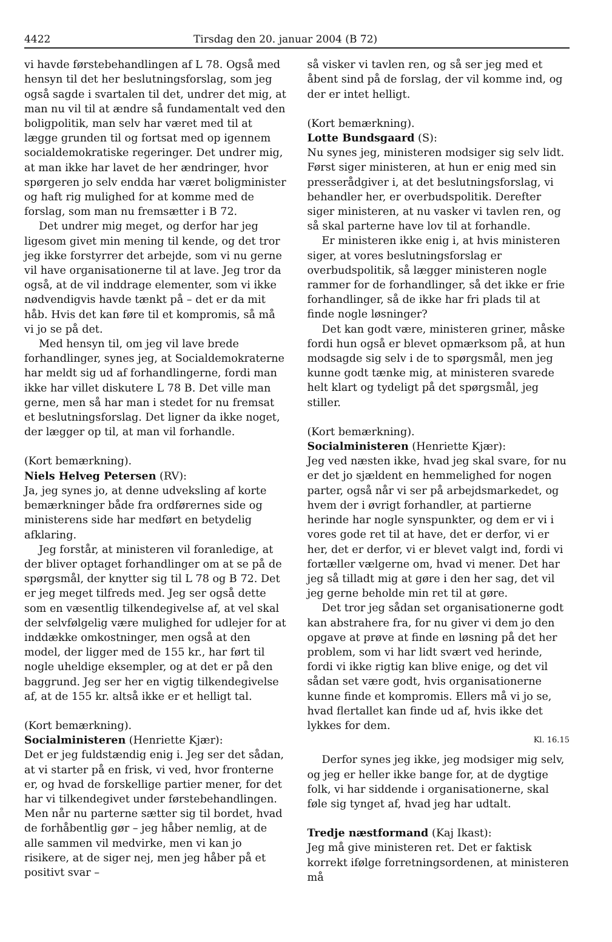4422 Tirsdag den 20. januar 2004 (B 72)
vi havde førstebehandlingen af L 78. Også med hensyn til det her beslutningsforslag, som jeg også sagde i svartalen til det, undrer det mig, at man nu vil til at ændre så fundamentalt ved den boligpolitik, man selv har været med til at lægge grunden til og fortsat med op igennem socialdemokratiske regeringer. Det undrer mig, at man ikke har lavet de her ændringer, hvor spørgeren jo selv endda har været boligminister og haft rig mulighed for at komme med de forslag, som man nu fremsætter i B 72.
Det undrer mig meget, og derfor har jeg ligesom givet min mening til kende, og det tror jeg ikke forstyrrer det arbejde, som vi nu gerne vil have organisationerne til at lave. Jeg tror da også, at de vil inddrage elementer, som vi ikke nødvendigvis havde tænkt på – det er da mit håb. Hvis det kan føre til et kompromis, så må vi jo se på det.
Med hensyn til, om jeg vil lave brede forhandlinger, synes jeg, at Socialdemokraterne har meldt sig ud af forhandlingerne, fordi man ikke har villet diskutere L 78 B. Det ville man gerne, men så har man i stedet for nu fremsat et beslutningsforslag. Det ligner da ikke noget, der lægger op til, at man vil forhandle.
(Kort bemærkning).
Niels Helveg Petersen (RV):
Ja, jeg synes jo, at denne udveksling af korte bemærkninger både fra ordførernes side og ministerens side har medført en betydelig afklaring.
Jeg forstår, at ministeren vil foranledige, at der bliver optaget forhandlinger om at se på de spørgsmål, der knytter sig til L 78 og B 72. Det er jeg meget tilfreds med. Jeg ser også dette som en væsentlig tilkendegivelse af, at vel skal der selvfølgelig være mulighed for udlejer for at inddække omkostninger, men også at den model, der ligger med de 155 kr., har ført til nogle uheldige eksempler, og at det er på den baggrund. Jeg ser her en vigtig tilkendegivelse af, at de 155 kr. altså ikke er et helligt tal.
(Kort bemærkning).
Socialministeren (Henriette Kjær):
Det er jeg fuldstændig enig i. Jeg ser det sådan, at vi starter på en frisk, vi ved, hvor fronterne er, og hvad de forskellige partier mener, for det har vi tilkendegivet under førstebehandlingen. Men når nu parterne sætter sig til bordet, hvad de forhåbentlig gør – jeg håber nemlig, at de alle sammen vil medvirke, men vi kan jo risikere, at de siger nej, men jeg håber på et positivt svar –
så visker vi tavlen ren, og så ser jeg med et åbent sind på de forslag, der vil komme ind, og der er intet helligt.
(Kort bemærkning).
Lotte Bundsgaard (S):
Nu synes jeg, ministeren modsiger sig selv lidt. Først siger ministeren, at hun er enig med sin presserådgiver i, at det beslutningsforslag, vi behandler her, er overbudspolitik. Derefter siger ministeren, at nu vasker vi tavlen ren, og så skal parterne have lov til at forhandle.
Er ministeren ikke enig i, at hvis ministeren siger, at vores beslutningsforslag er overbudspolitik, så lægger ministeren nogle rammer for de forhandlinger, så det ikke er frie forhandlinger, så de ikke har fri plads til at finde nogle løsninger?
Det kan godt være, ministeren griner, måske fordi hun også er blevet opmærksom på, at hun modsagde sig selv i de to spørgsmål, men jeg kunne godt tænke mig, at ministeren svarede helt klart og tydeligt på det spørgsmål, jeg stiller.
(Kort bemærkning).
Socialministeren (Henriette Kjær):
Jeg ved næsten ikke, hvad jeg skal svare, for nu er det jo sjældent en hemmelighed for nogen parter, også når vi ser på arbejdsmarkedet, og hvem der i øvrigt forhandler, at partierne herinde har nogle synspunkter, og dem er vi i vores gode ret til at have, det er derfor, vi er her, det er derfor, vi er blevet valgt ind, fordi vi fortæller vælgerne om, hvad vi mener. Det har jeg så tilladt mig at gøre i den her sag, det vil jeg gerne beholde min ret til at gøre.
Det tror jeg sådan set organisationerne godt kan abstrahere fra, for nu giver vi dem jo den opgave at prøve at finde en løsning på det her problem, som vi har lidt svært ved herinde, fordi vi ikke rigtig kan blive enige, og det vil sådan set være godt, hvis organisationerne kunne finde et kompromis. Ellers må vi jo se, hvad flertallet kan finde ud af, hvis ikke det lykkes for dem.
Kl. 16.15
Derfor synes jeg ikke, jeg modsiger mig selv, og jeg er heller ikke bange for, at de dygtige folk, vi har siddende i organisationerne, skal føle sig tynget af, hvad jeg har udtalt.
Tredje næstformand (Kaj Ikast):
Jeg må give ministeren ret. Det er faktisk korrekt ifølge forretningsordenen, at ministeren må